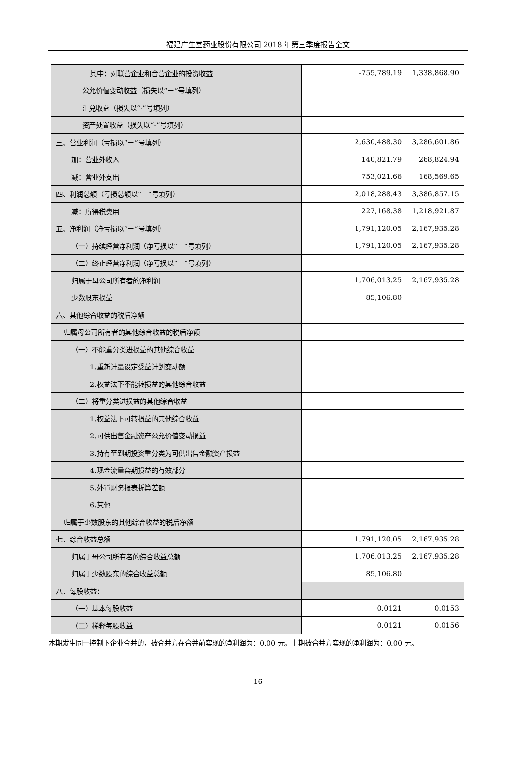福建广生堂药业股份有限公司 2018 年第三季度报告全文
| 其中：对联营企业和合营企业的投资收益 | -755,789.19 | 1,338,868.90 |
| 公允价值变动收益（损失以“－”号填列） | | |
| 汇兑收益（损失以“-”号填列） | | |
| 资产处置收益（损失以“-”号填列） | | |
| 三、营业利润（亏损以“－”号填列） | 2,630,488.30 | 3,286,601.86 |
| 加：营业外收入 | 140,821.79 | 268,824.94 |
| 减：营业外支出 | 753,021.66 | 168,569.65 |
| 四、利润总额（亏损总额以“－”号填列） | 2,018,288.43 | 3,386,857.15 |
| 减：所得税费用 | 227,168.38 | 1,218,921.87 |
| 五、净利润（净亏损以“－”号填列） | 1,791,120.05 | 2,167,935.28 |
| （一）持续经营净利润（净亏损以“－”号填列） | 1,791,120.05 | 2,167,935.28 |
| （二）终止经营净利润（净亏损以“－”号填列） | | |
| 归属于母公司所有者的净利润 | 1,706,013.25 | 2,167,935.28 |
| 少数股东损益 | 85,106.80 | |
| 六、其他综合收益的税后净额 | | |
| 归属母公司所有者的其他综合收益的税后净额 | | |
| （一）不能重分类进损益的其他综合收益 | | |
| 1.重新计量设定受益计划变动额 | | |
| 2.权益法下不能转损益的其他综合收益 | | |
| （二）将重分类进损益的其他综合收益 | | |
| 1.权益法下可转损益的其他综合收益 | | |
| 2.可供出售金融资产公允价值变动损益 | | |
| 3.持有至到期投资重分类为可供出售金融资产损益 | | |
| 4.现金流量套期损益的有效部分 | | |
| 5.外币财务报表折算差额 | | |
| 6.其他 | | |
| 归属于少数股东的其他综合收益的税后净额 | | |
| 七、综合收益总额 | 1,791,120.05 | 2,167,935.28 |
| 归属于母公司所有者的综合收益总额 | 1,706,013.25 | 2,167,935.28 |
| 归属于少数股东的综合收益总额 | 85,106.80 | |
| 八、每股收益： | | |
| （一）基本每股收益 | 0.0121 | 0.0153 |
| （二）稀释每股收益 | 0.0121 | 0.0156 |
本期发生同一控制下企业合并的，被合并方在合并前实现的净利润为：0.00 元，上期被合并方实现的净利润为：0.00 元。
16